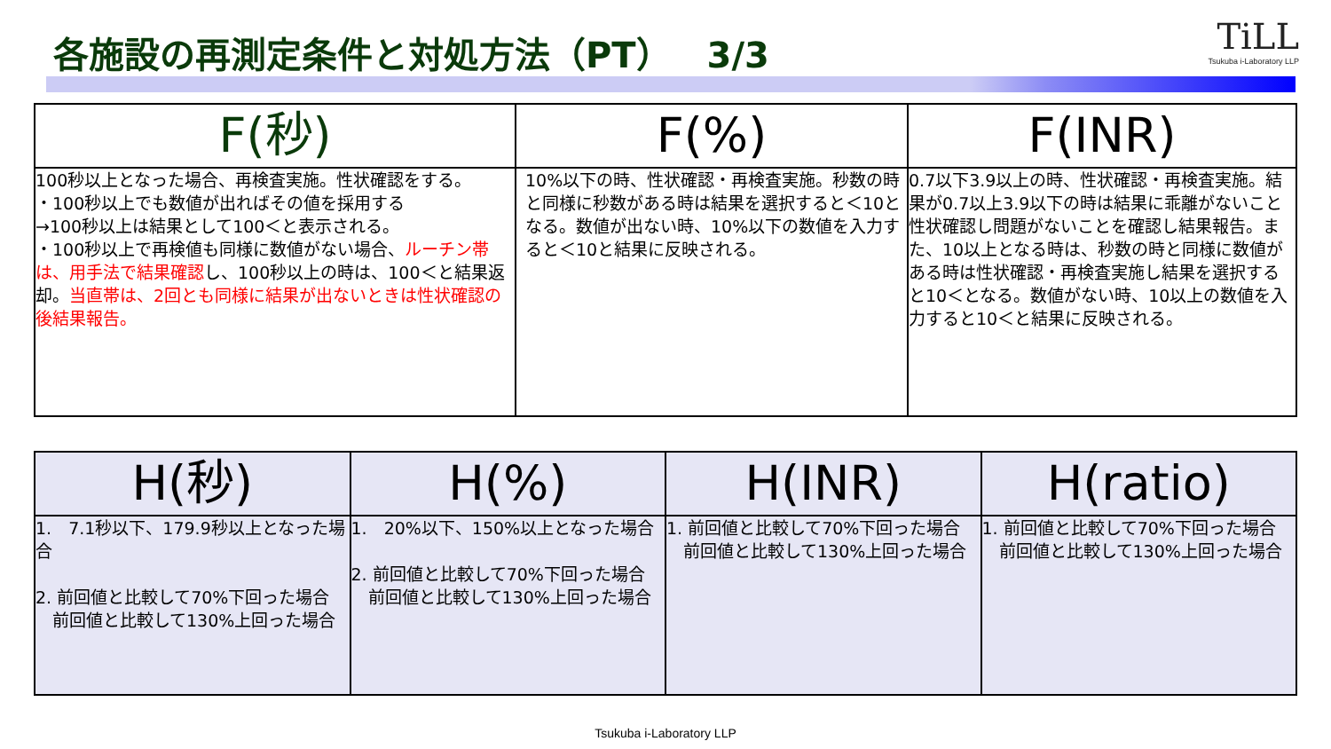各施設の再測定条件と対処方法（PT）　3/3
TiLL
Tsukuba i-Laboratory LLP
| F(秒) | F(%) | F(INR) |
| --- | --- | --- |
| 100秒以上となった場合、再検査実施。性状確認をする。 ・100秒以上でも数値が出ればその値を採用する →100秒以上は結果として100＜と表示される。 ・100秒以上で再検値も同様に数値がない場合、 ルーチン帯は、用手法で結果確認 し、100秒以上の時は、100＜と結果返却。 当直帯は、2回とも同様に結果が出ないときは性状確認の後結果報告。 | 10%以下の時、性状確認・再検査実施。秒数の時と同様に秒数がある時は結果を選択すると＜10となる。数値が出ない時、10%以下の数値を入力すると＜10と結果に反映される。 | 0.7以下3.9以上の時、性状確認・再検査実施。結果が0.7以上3.9以下の時は結果に乖離がないこと性状確認し問題がないことを確認し結果報告。また、10以上となる時は、秒数の時と同様に数値がある時は性状確認・再検査実施し結果を選択すると10＜となる。数値がない時、10以上の数値を入力すると10＜と結果に反映される。 |
| H(秒) | H(%) | H(INR) | H(ratio) |
| --- | --- | --- | --- |
| 1. 7.1秒以下、179.9秒以上となった場合 2. 前回値と比較して70%下回った場合 前回値と比較して130%上回った場合 | 1. 20%以下、150%以上となった場合 2. 前回値と比較して70%下回った場合 前回値と比較して130%上回った場合 | 1. 前回値と比較して70%下回った場合 前回値と比較して130%上回った場合 | 1. 前回値と比較して70%下回った場合 前回値と比較して130%上回った場合 |
Tsukuba i-Laboratory LLP